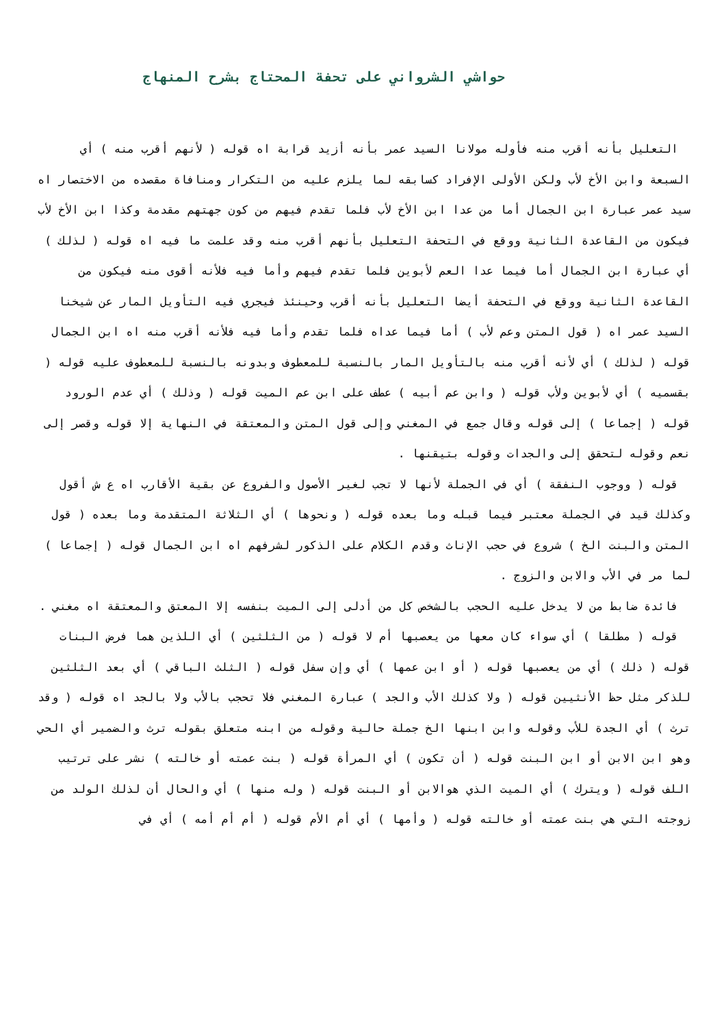حواشي الشرواني على تحفة المحتاج بشرح المنهاج
التعليل بأنه أقرب منه فأوله مولانا السيد عمر بأنه أزيد قرابة اه قوله ( لأنهم أقرب منه ) أي السبعة وابن الأخ لأب ولكن الأولى الإفراد كسابقه لما يلزم عليه من التكرار ومنافاة مقصده من الاختصار اه سيد عمر عبارة ابن الجمال أما من عدا ابن الأخ لأب فلما تقدم فيهم من كون جهتهم مقدمة وكذا ابن الأخ لأب فيكون من القاعدة الثانية ووقع في التحفة التعليل بأنهم أقرب منه وقد علمت ما فيه اه قوله ( لذلك ) أي عبارة ابن الجمال أما فيما عدا العم لأبوين فلما تقدم فيهم وأما فيه فلأنه أقوى منه فيكون من القاعدة الثانية ووقع في التحفة أيضا التعليل بأنه أقرب وحينئذ فيجري فيه التأويل المار عن شيخنا السيد عمر اه ( قول المتن وعم لأب ) أما فيما عداه فلما تقدم وأما فيه فلأنه أقرب منه اه ابن الجمال قوله ( لذلك ) أي لأنه أقرب منه بالتأويل المار بالنسبة للمعطوف وبدونه بالنسبة للمعطوف عليه قوله ( بقسميه ) أي لأبوين ولأب قوله ( وابن عم أبيه ) عطف على ابن عم الميت قوله ( وذلك ) أي عدم الورود قوله ( إجماعا ) إلى قوله وقال جمع في المغني وإلى قول المتن والمعتقة في النهاية إلا قوله وقصر إلى نعم وقوله لتحقق إلى والجدات وقوله بتيقنها .
قوله ( ووجوب النفقة ) أي في الجملة لأنها لا تجب لغير الأصول والفروع عن بقية الأقارب اه ع ش أقول وكذلك قيد في الجملة معتبر فيما قبله وما بعده قوله ( ونحوها ) أي الثلاثة المتقدمة وما بعده ( قول المتن والبنت الخ ) شروع في حجب الإناث وقدم الكلام على الذكور لشرفهم اه ابن الجمال قوله ( إجماعا ) لما مر في الأب والابن والزوج .
فائدة ضابط من لا يدخل عليه الحجب بالشخص كل من أدلى إلى الميت بنفسه إلا المعتق والمعتقة اه مغني .
قوله ( مطلقا ) أي سواء كان معها من يعصبها أم لا قوله ( من الثلثين ) أي اللذين هما فرض البنات قوله ( ذلك ) أي من يعصبها قوله ( أو ابن عمها ) أي وإن سفل قوله ( الثلث الباقي ) أي بعد الثلثين للذكر مثل حظ الأنثيين قوله ( ولا كذلك الأب والجد ) عبارة المغني فلا تحجب بالأب ولا بالجد اه قوله ( وقد ترث ) أي الجدة للأب وقوله وابن ابنها الخ جملة حالية وقوله من ابنه متعلق بقوله ترث والضمير أي الحي وهو ابن الابن أو ابن البنت قوله ( أن تكون ) أي المرأة قوله ( بنت عمته أو خالته ) نشر على ترتيب اللف قوله ( ويترك ) أي الميت الذي هوالابن أو البنت قوله ( وله منها ) أي والحال أن لذلك الولد من زوجته التي هي بنت عمته أو خالته قوله ( وأمها ) أي أم الأم قوله ( أم أم أمه ) أي في